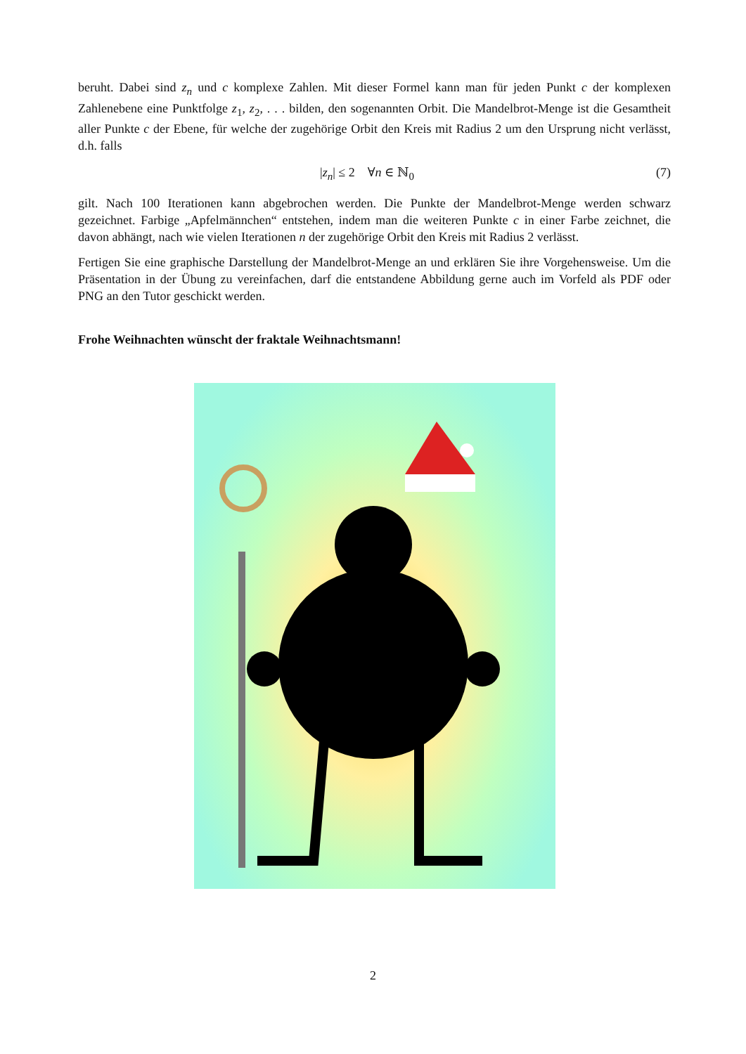beruht. Dabei sind z<sub>n</sub> und c komplexe Zahlen. Mit dieser Formel kann man für jeden Punkt c der komplexen Zahlenebene eine Punktfolge z<sub>1</sub>, z<sub>2</sub>, . . . bilden, den sogenannten Orbit. Die Mandelbrot-Menge ist die Gesamtheit aller Punkte c der Ebene, für welche der zugehörige Orbit den Kreis mit Radius 2 um den Ursprung nicht verlässt, d.h. falls
|z<sub>n</sub>| ≤ 2 ∀n ∈ ℕ<sub>0</sub> (7)
gilt. Nach 100 Iterationen kann abgebrochen werden. Die Punkte der Mandelbrot-Menge werden schwarz gezeichnet. Farbige „Apfelmännchen“ entstehen, indem man die weiteren Punkte c in einer Farbe zeichnet, die davon abhängt, nach wie vielen Iterationen n der zugehörige Orbit den Kreis mit Radius 2 verlässt.
Fertigen Sie eine graphische Darstellung der Mandelbrot-Menge an und erklären Sie ihre Vorgehensweise. Um die Präsentation in der Übung zu vereinfachen, darf die entstandene Abbildung gerne auch im Vorfeld als PDF oder PNG an den Tutor geschickt werden.
Frohe Weihnachten wünscht der fraktale Weihnachtsmann!
2